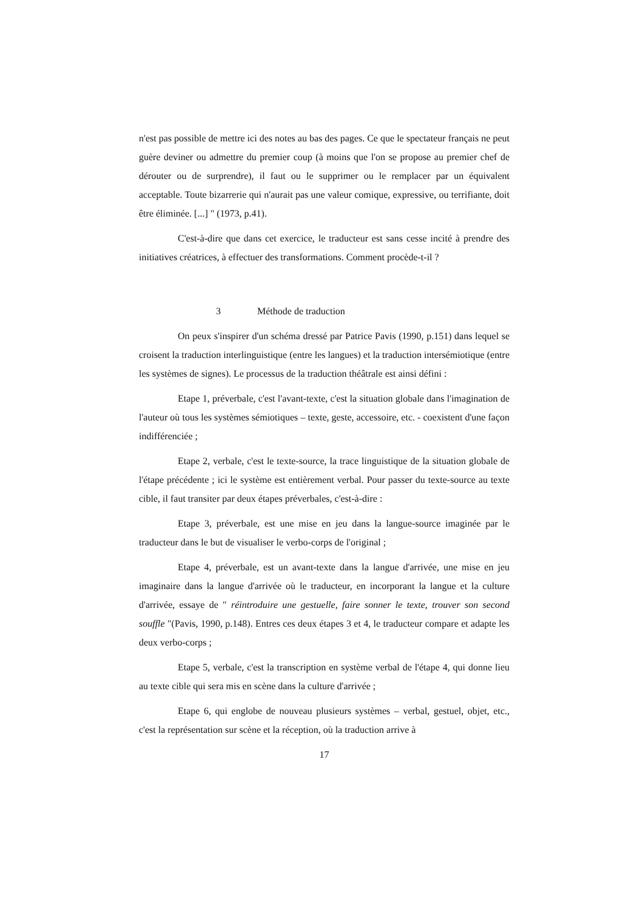n'est pas possible de mettre ici des notes au bas des pages. Ce que le spectateur français ne peut guère deviner ou admettre du premier coup (à moins que l'on se propose au premier chef de dérouter ou de surprendre), il faut ou le supprimer ou le remplacer par un équivalent acceptable. Toute bizarrerie qui n'aurait pas une valeur comique, expressive, ou terrifiante, doit être éliminée. [...] " (1973, p.41).
C'est-à-dire que dans cet exercice, le traducteur est sans cesse incité à prendre des initiatives créatrices, à effectuer des transformations. Comment procède-t-il ?
3 Méthode de traduction
On peux s'inspirer d'un schéma dressé par Patrice Pavis (1990, p.151) dans lequel se croisent la traduction interlinguistique (entre les langues) et la traduction intersémiotique (entre les systèmes de signes). Le processus de la traduction théâtrale est ainsi défini :
Etape 1, préverbale, c'est l'avant-texte, c'est la situation globale dans l'imagination de l'auteur où tous les systèmes sémiotiques – texte, geste, accessoire, etc. - coexistent d'une façon indifférenciée ;
Etape 2, verbale, c'est le texte-source, la trace linguistique de la situation globale de l'étape précédente ; ici le système est entièrement verbal. Pour passer du texte-source au texte cible, il faut transiter par deux étapes préverbales, c'est-à-dire :
Etape 3, préverbale, est une mise en jeu dans la langue-source imaginée par le traducteur dans le but de visualiser le verbo-corps de l'original ;
Etape 4, préverbale, est un avant-texte dans la langue d'arrivée, une mise en jeu imaginaire dans la langue d'arrivée où le traducteur, en incorporant la langue et la culture d'arrivée, essaye de " réintroduire une gestuelle, faire sonner le texte, trouver son second souffle "(Pavis, 1990, p.148). Entres ces deux étapes 3 et 4, le traducteur compare et adapte les deux verbo-corps ;
Etape 5, verbale, c'est la transcription en système verbal de l'étape 4, qui donne lieu au texte cible qui sera mis en scène dans la culture d'arrivée ;
Etape 6, qui englobe de nouveau plusieurs systèmes – verbal, gestuel, objet, etc., c'est la représentation sur scène et la réception, où la traduction arrive à
17